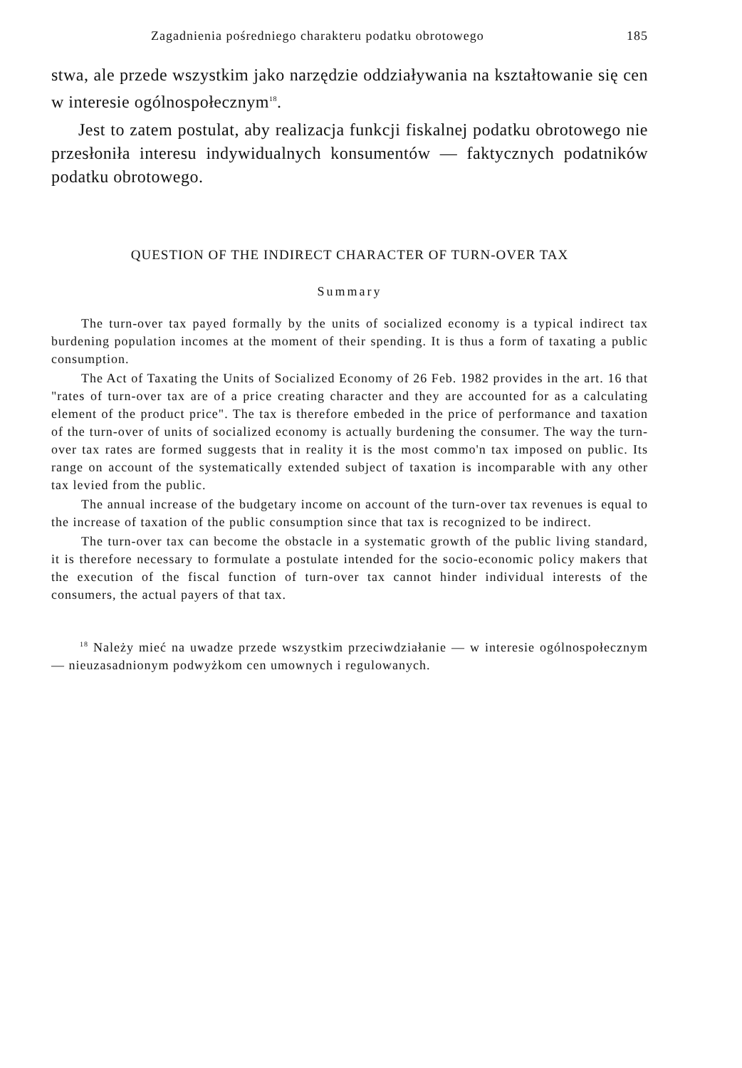Zagadnienia pośredniego charakteru podatku obrotowego 185
stwa, ale przede wszystkim jako narzędzie oddziaływania na kształtowanie się cen w interesie ogólnospołecznym<sup>18</sup>.
Jest to zatem postulat, aby realizacja funkcji fiskalnej podatku obrotowego nie przesłoniła interesu indywidualnych konsumentów — faktycznych podatników podatku obrotowego.
QUESTION OF THE INDIRECT CHARACTER OF TURN-OVER TAX
Summary
The turn-over tax payed formally by the units of socialized economy is a typical indirect tax burdening population incomes at the moment of their spending. It is thus a form of taxating a public consumption.
The Act of Taxating the Units of Socialized Economy of 26 Feb. 1982 provides in the art. 16 that "rates of turn-over tax are of a price creating character and they are accounted for as a calculating element of the product price". The tax is therefore embeded in the price of performance and taxation of the turn-over of units of socialized economy is actually burdening the consumer. The way the turn-over tax rates are formed suggests that in reality it is the most commo'n tax imposed on public. Its range on account of the systematically extended subject of taxation is incomparable with any other tax levied from the public.
The annual increase of the budgetary income on account of the turn-over tax revenues is equal to the increase of taxation of the public consumption since that tax is recognized to be indirect.
The turn-over tax can become the obstacle in a systematic growth of the public living standard, it is therefore necessary to formulate a postulate intended for the socio-economic policy makers that the execution of the fiscal function of turn-over tax cannot hinder individual interests of the consumers, the actual payers of that tax.
<sup>18</sup> Należy mieć na uwadze przede wszystkim przeciwdziałanie — w interesie ogólnospołecznym — nieuzasadnionym podwyżkom cen umownych i regulowanych.